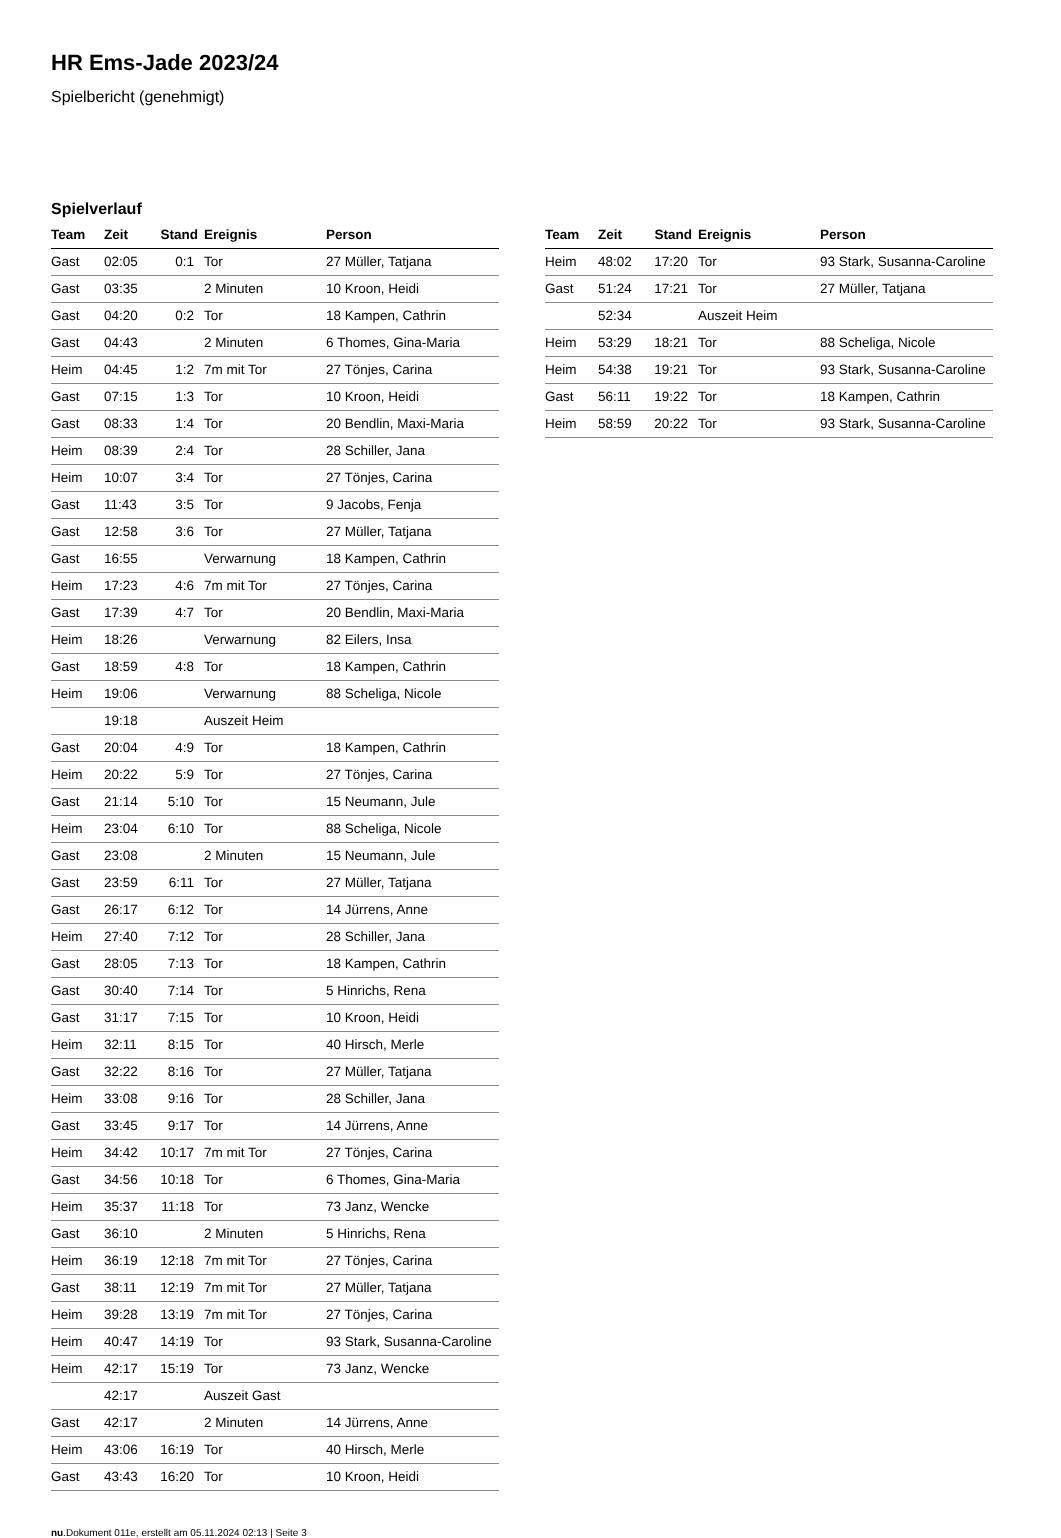HR Ems-Jade 2023/24
Spielbericht (genehmigt)
Spielverlauf
| Team | Zeit | Stand | Ereignis | Person |
| --- | --- | --- | --- | --- |
| Gast | 02:05 | 0:1 | Tor | 27 Müller, Tatjana |
| Gast | 03:35 | | 2 Minuten | 10 Kroon, Heidi |
| Gast | 04:20 | 0:2 | Tor | 18 Kampen, Cathrin |
| Gast | 04:43 | | 2 Minuten | 6 Thomes, Gina-Maria |
| Heim | 04:45 | 1:2 | 7m mit Tor | 27 Tönjes, Carina |
| Gast | 07:15 | 1:3 | Tor | 10 Kroon, Heidi |
| Gast | 08:33 | 1:4 | Tor | 20 Bendlin, Maxi-Maria |
| Heim | 08:39 | 2:4 | Tor | 28 Schiller, Jana |
| Heim | 10:07 | 3:4 | Tor | 27 Tönjes, Carina |
| Gast | 11:43 | 3:5 | Tor | 9 Jacobs, Fenja |
| Gast | 12:58 | 3:6 | Tor | 27 Müller, Tatjana |
| Gast | 16:55 | | Verwarnung | 18 Kampen, Cathrin |
| Heim | 17:23 | 4:6 | 7m mit Tor | 27 Tönjes, Carina |
| Gast | 17:39 | 4:7 | Tor | 20 Bendlin, Maxi-Maria |
| Heim | 18:26 | | Verwarnung | 82 Eilers, Insa |
| Gast | 18:59 | 4:8 | Tor | 18 Kampen, Cathrin |
| Heim | 19:06 | | Verwarnung | 88 Scheliga, Nicole |
| | 19:18 | | Auszeit Heim | |
| Gast | 20:04 | 4:9 | Tor | 18 Kampen, Cathrin |
| Heim | 20:22 | 5:9 | Tor | 27 Tönjes, Carina |
| Gast | 21:14 | 5:10 | Tor | 15 Neumann, Jule |
| Heim | 23:04 | 6:10 | Tor | 88 Scheliga, Nicole |
| Gast | 23:08 | | 2 Minuten | 15 Neumann, Jule |
| Gast | 23:59 | 6:11 | Tor | 27 Müller, Tatjana |
| Gast | 26:17 | 6:12 | Tor | 14 Jürrens, Anne |
| Heim | 27:40 | 7:12 | Tor | 28 Schiller, Jana |
| Gast | 28:05 | 7:13 | Tor | 18 Kampen, Cathrin |
| Gast | 30:40 | 7:14 | Tor | 5 Hinrichs, Rena |
| Gast | 31:17 | 7:15 | Tor | 10 Kroon, Heidi |
| Heim | 32:11 | 8:15 | Tor | 40 Hirsch, Merle |
| Gast | 32:22 | 8:16 | Tor | 27 Müller, Tatjana |
| Heim | 33:08 | 9:16 | Tor | 28 Schiller, Jana |
| Gast | 33:45 | 9:17 | Tor | 14 Jürrens, Anne |
| Heim | 34:42 | 10:17 | 7m mit Tor | 27 Tönjes, Carina |
| Gast | 34:56 | 10:18 | Tor | 6 Thomes, Gina-Maria |
| Heim | 35:37 | 11:18 | Tor | 73 Janz, Wencke |
| Gast | 36:10 | | 2 Minuten | 5 Hinrichs, Rena |
| Heim | 36:19 | 12:18 | 7m mit Tor | 27 Tönjes, Carina |
| Gast | 38:11 | 12:19 | 7m mit Tor | 27 Müller, Tatjana |
| Heim | 39:28 | 13:19 | 7m mit Tor | 27 Tönjes, Carina |
| Heim | 40:47 | 14:19 | Tor | 93 Stark, Susanna-Caroline |
| Heim | 42:17 | 15:19 | Tor | 73 Janz, Wencke |
| | 42:17 | | Auszeit Gast | |
| Gast | 42:17 | | 2 Minuten | 14 Jürrens, Anne |
| Heim | 43:06 | 16:19 | Tor | 40 Hirsch, Merle |
| Gast | 43:43 | 16:20 | Tor | 10 Kroon, Heidi |
| Team | Zeit | Stand | Ereignis | Person |
| --- | --- | --- | --- | --- |
| Heim | 48:02 | 17:20 | Tor | 93 Stark, Susanna-Caroline |
| Gast | 51:24 | 17:21 | Tor | 27 Müller, Tatjana |
| | 52:34 | | Auszeit Heim | |
| Heim | 53:29 | 18:21 | Tor | 88 Scheliga, Nicole |
| Heim | 54:38 | 19:21 | Tor | 93 Stark, Susanna-Caroline |
| Gast | 56:11 | 19:22 | Tor | 18 Kampen, Cathrin |
| Heim | 58:59 | 20:22 | Tor | 93 Stark, Susanna-Caroline |
nu.Dokument 011e, erstellt am 05.11.2024 02:13 | Seite 3